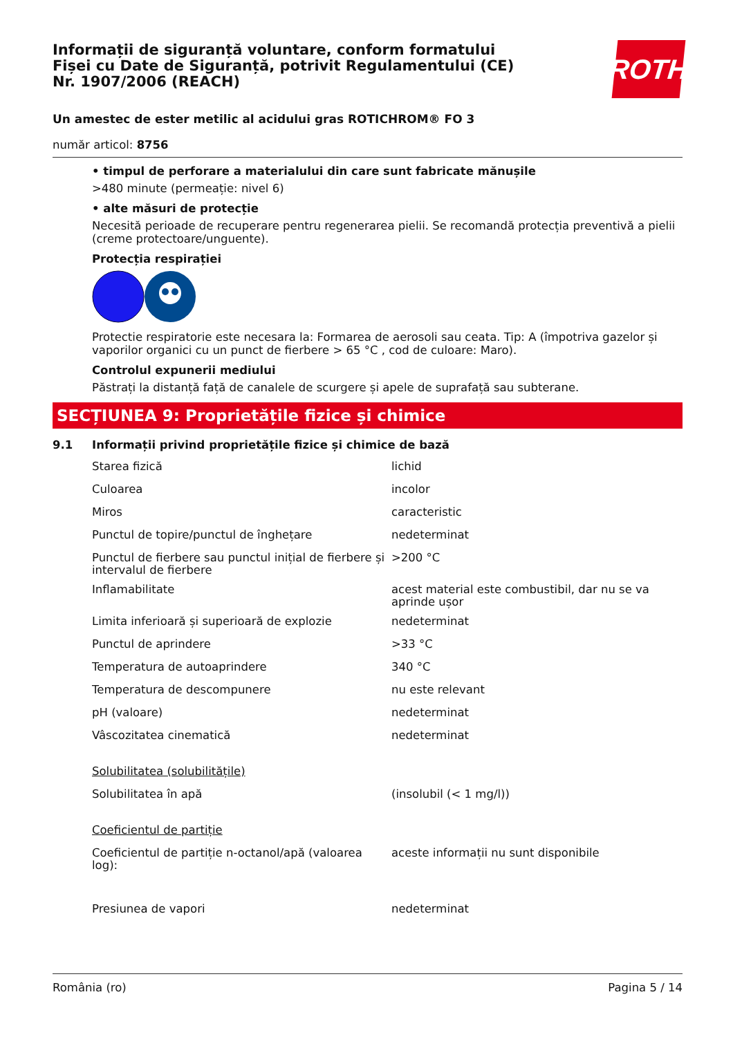Informații de siguranță voluntare, conform formatului
Fișei cu Date de Siguranță, potrivit Regulamentului (CE)
Nr. 1907/2006 (REACH)
ROTH
Un amestec de ester metilic al acidului gras ROTICHROM® FO 3
număr articol: 8756
• timpul de perforare a materialului din care sunt fabricate mănușile
>480 minute (permeație: nivel 6)
• alte măsuri de protecție
Necesită perioade de recuperare pentru regenerarea pielii. Se recomandă protecția preventivă a pielii (creme protectoare/unguente).
Protecția respirației
Protectie respiratorie este necesara la: Formarea de aerosoli sau ceata. Tip: A (împotriva gazelor și vaporilor organici cu un punct de fierbere > 65 °C , cod de culoare: Maro).
Controlul expunerii mediului
Păstrați la distanță față de canalele de scurgere și apele de suprafață sau subterane.
SECȚIUNEA 9: Proprietățile fizice și chimice
9.1 Informații privind proprietățile fizice și chimice de bază
| Starea fizică | lichid |
| Culoarea | incolor |
| Miros | caracteristic |
| Punctul de topire/punctul de înghețare | nedeterminat |
| Punctul de fierbere sau punctul inițial de fierbere și intervalul de fierbere | >200 °C |
| Inflamabilitate | acest material este combustibil, dar nu se va aprinde ușor |
| Limita inferioară și superioară de explozie | nedeterminat |
| Punctul de aprindere | >33 °C |
| Temperatura de autoaprindere | 340 °C |
| Temperatura de descompunere | nu este relevant |
| pH (valoare) | nedeterminat |
| Vâscozitatea cinematică | nedeterminat |
| Solubilitatea (solubilitățile) | |
| Solubilitatea în apă | (insolubil (< 1 mg/l)) |
| Coeficientul de partiție | |
| Coeficientul de partiție n-octanol/apă (valoarea log): | aceste informații nu sunt disponibile |
| Presiunea de vapori | nedeterminat |
România (ro) Pagina 5 / 14